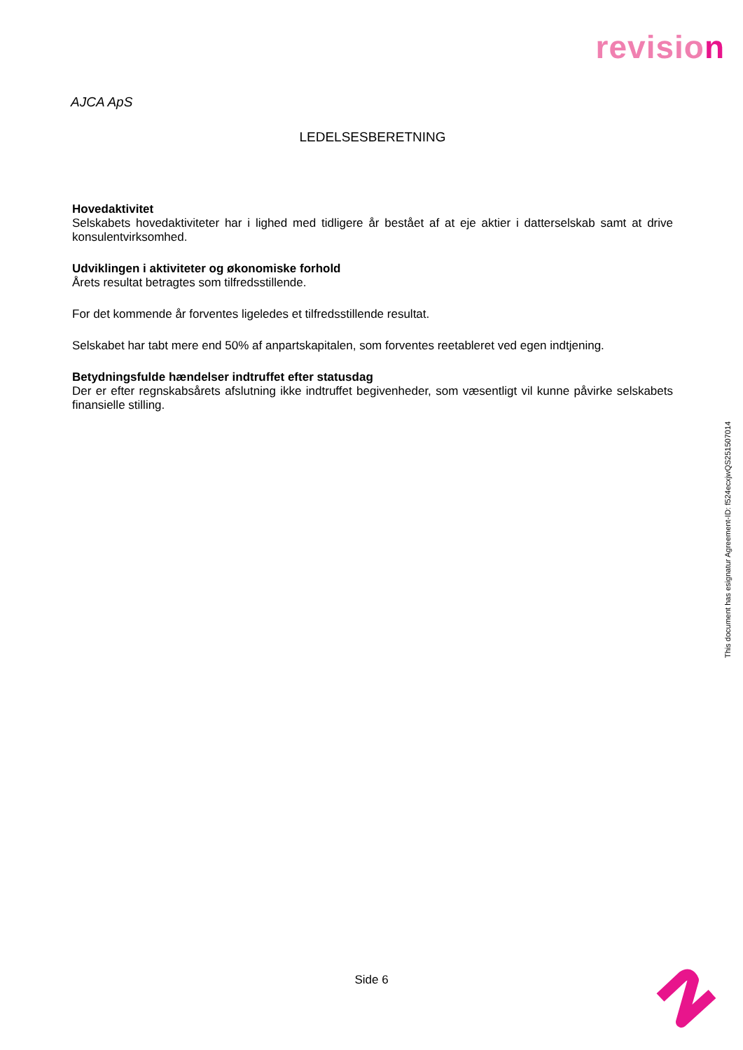revision
AJCA ApS
LEDELSESBERETNING
Hovedaktivitet
Selskabets hovedaktiviteter har i lighed med tidligere år bestået af at eje aktier i datterselskab samt at drive konsulentvirksomhed.
Udviklingen i aktiviteter og økonomiske forhold
Årets resultat betragtes som tilfredsstillende.
For det kommende år forventes ligeledes et tilfredsstillende resultat.
Selskabet har tabt mere end 50% af anpartskapitalen, som forventes reetableret ved egen indtjening.
Betydningsfulde hændelser indtruffet efter statusdag
Der er efter regnskabsårets afslutning ikke indtruffet begivenheder, som væsentligt vil kunne påvirke selskabets finansielle stilling.
This document has esignatur Agreement-ID: f524ecxjwQS251507014
Side 6